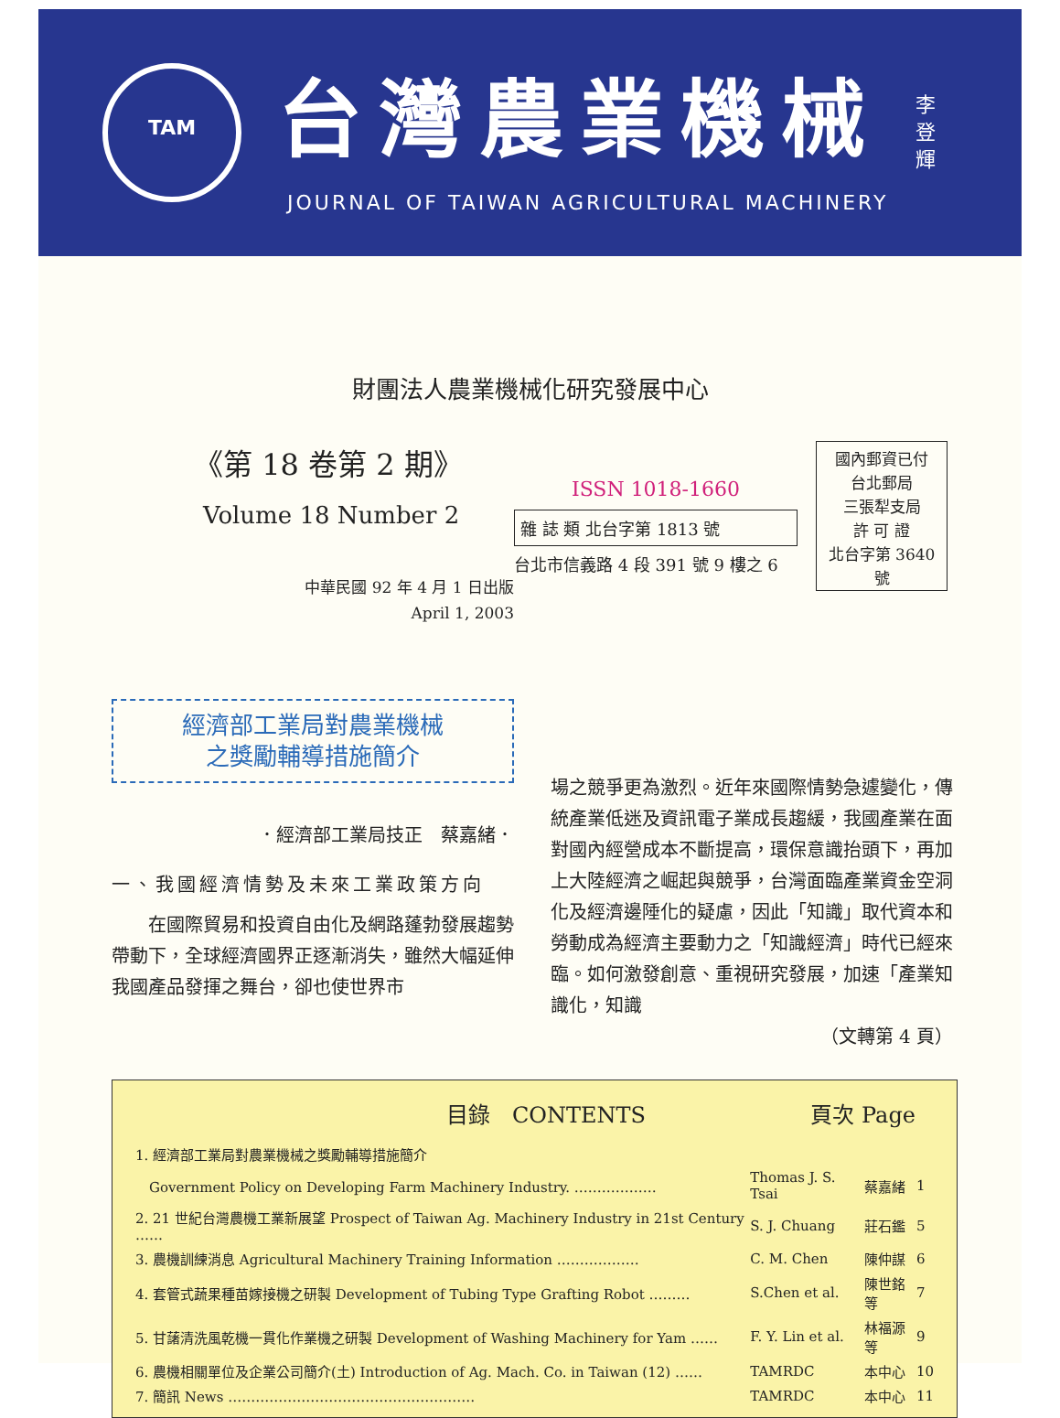TAM
台灣農業機械
JOURNAL OF TAIWAN AGRICULTURAL MACHINERY
李
登
輝
財團法人農業機械化研究發展中心
《第 18 卷第 2 期》
Volume 18 Number 2
中華民國 92 年 4 月 1 日出版
April 1, 2003
ISSN 1018-1660
雜 誌 類 北台字第 1813 號
台北市信義路 4 段 391 號 9 樓之 6
國內郵資已付
台北郵局
三張犁支局
許 可 證
北台字第 3640 號
經濟部工業局對農業機械
之獎勵輔導措施簡介
．經濟部工業局技正　蔡嘉緒．
一、我國經濟情勢及未來工業政策方向
　　在國際貿易和投資自由化及網路蓬勃發展趨勢帶動下，全球經濟國界正逐漸消失，雖然大幅延伸我國產品發揮之舞台，卻也使世界市
場之競爭更為激烈。近年來國際情勢急遽變化，傳統產業低迷及資訊電子業成長趨緩，我國產業在面對國內經營成本不斷提高，環保意識抬頭下，再加上大陸經濟之崛起與競爭，台灣面臨產業資金空洞化及經濟邊陲化的疑慮，因此「知識」取代資本和勞動成為經濟主要動力之「知識經濟」時代已經來臨。如何激發創意、重視研究發展，加速「產業知識化，知識
（文轉第 4 頁）
目錄　CONTENTS 頁次 Page
| 1. 經濟部工業局對農業機械之獎勵輔導措施簡介 | | | |
| Government Policy on Developing Farm Machinery Industry. ……………… | Thomas J. S. Tsai | 蔡嘉緒 | 1 |
| 2. 21 世紀台灣農機工業新展望 Prospect of Taiwan Ag. Machinery Industry in 21st Century …… | S. J. Chuang | 莊石鑑 | 5 |
| 3. 農機訓練消息 Agricultural Machinery Training Information ……………… | C. M. Chen | 陳仲謀 | 6 |
| 4. 套管式蔬果種苗嫁接機之研製 Development of Tubing Type Grafting Robot ……… | S.Chen et al. | 陳世銘等 | 7 |
| 5. 甘藷清洗風乾機一貫化作業機之研製 Development of Washing Machinery for Yam …… | F. Y. Lin et al. | 林福源等 | 9 |
| 6. 農機相關單位及企業公司簡介(土) Introduction of Ag. Mach. Co. in Taiwan (12) …… | TAMRDC | 本中心 | 10 |
| 7. 簡訊 News ……………………………………………… | TAMRDC | 本中心 | 11 |